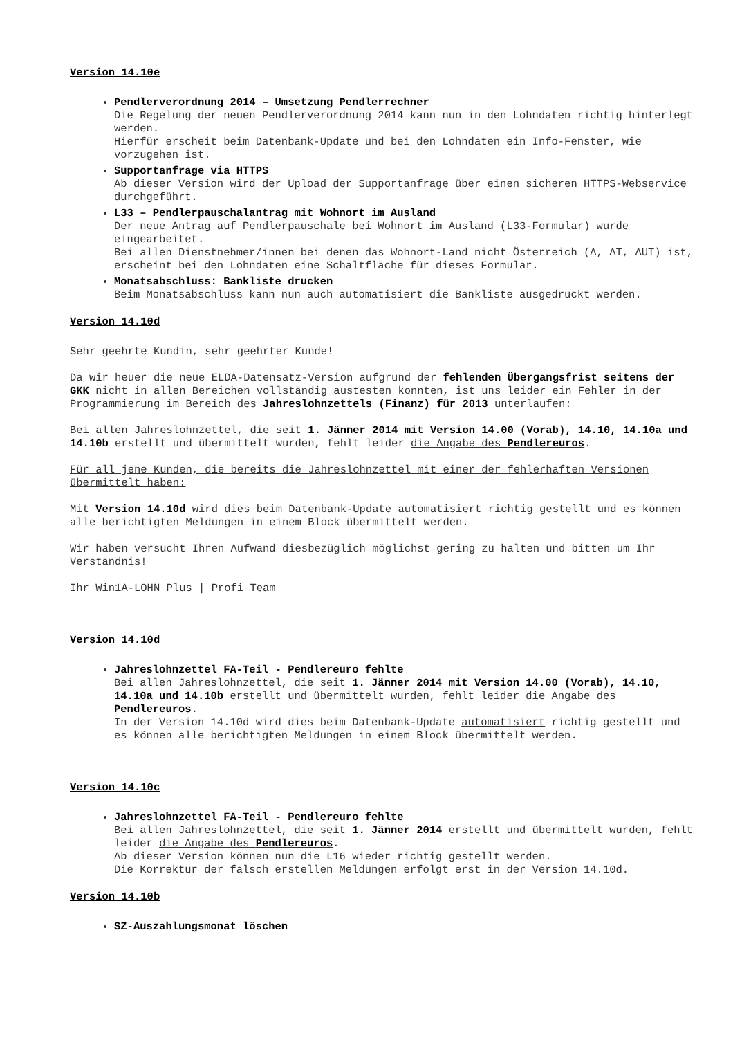Version 14.10e
Pendlerverordnung 2014 – Umsetzung Pendlerrechner
Die Regelung der neuen Pendlerverordnung 2014 kann nun in den Lohndaten richtig hinterlegt werden.
Hierfür erscheit beim Datenbank-Update und bei den Lohndaten ein Info-Fenster, wie vorzugehen ist.
Supportanfrage via HTTPS
Ab dieser Version wird der Upload der Supportanfrage über einen sicheren HTTPS-Webservice durchgeführt.
L33 – Pendlerpauschalantrag mit Wohnort im Ausland
Der neue Antrag auf Pendlerpauschale bei Wohnort im Ausland (L33-Formular) wurde eingearbeitet.
Bei allen Dienstnehmer/innen bei denen das Wohnort-Land nicht Österreich (A, AT, AUT) ist, erscheint bei den Lohndaten eine Schaltfläche für dieses Formular.
Monatsabschluss: Bankliste drucken
Beim Monatsabschluss kann nun auch automatisiert die Bankliste ausgedruckt werden.
Version 14.10d
Sehr geehrte Kundin, sehr geehrter Kunde!
Da wir heuer die neue ELDA-Datensatz-Version aufgrund der fehlenden Übergangsfrist seitens der GKK nicht in allen Bereichen vollständig austesten konnten, ist uns leider ein Fehler in der Programmierung im Bereich des Jahreslohnzettels (Finanz) für 2013 unterlaufen:
Bei allen Jahreslohnzettel, die seit 1. Jänner 2014 mit Version 14.00 (Vorab), 14.10, 14.10a und 14.10b erstellt und übermittelt wurden, fehlt leider die Angabe des Pendlereuros.
Für all jene Kunden, die bereits die Jahreslohnzettel mit einer der fehlerhaften Versionen übermittelt haben:
Mit Version 14.10d wird dies beim Datenbank-Update automatisiert richtig gestellt und es können alle berichtigten Meldungen in einem Block übermittelt werden.
Wir haben versucht Ihren Aufwand diesbezüglich möglichst gering zu halten und bitten um Ihr Verständnis!
Ihr Win1A-LOHN Plus | Profi Team
Version 14.10d
Jahreslohnzettel FA-Teil - Pendlereuro fehlte
Bei allen Jahreslohnzettel, die seit 1. Jänner 2014 mit Version 14.00 (Vorab), 14.10, 14.10a und 14.10b erstellt und übermittelt wurden, fehlt leider die Angabe des Pendlereuros.
In der Version 14.10d wird dies beim Datenbank-Update automatisiert richtig gestellt und es können alle berichtigten Meldungen in einem Block übermittelt werden.
Version 14.10c
Jahreslohnzettel FA-Teil - Pendlereuro fehlte
Bei allen Jahreslohnzettel, die seit 1. Jänner 2014 erstellt und übermittelt wurden, fehlt leider die Angabe des Pendlereuros.
Ab dieser Version können nun die L16 wieder richtig gestellt werden.
Die Korrektur der falsch erstellen Meldungen erfolgt erst in der Version 14.10d.
Version 14.10b
SZ-Auszahlungsmonat löschen